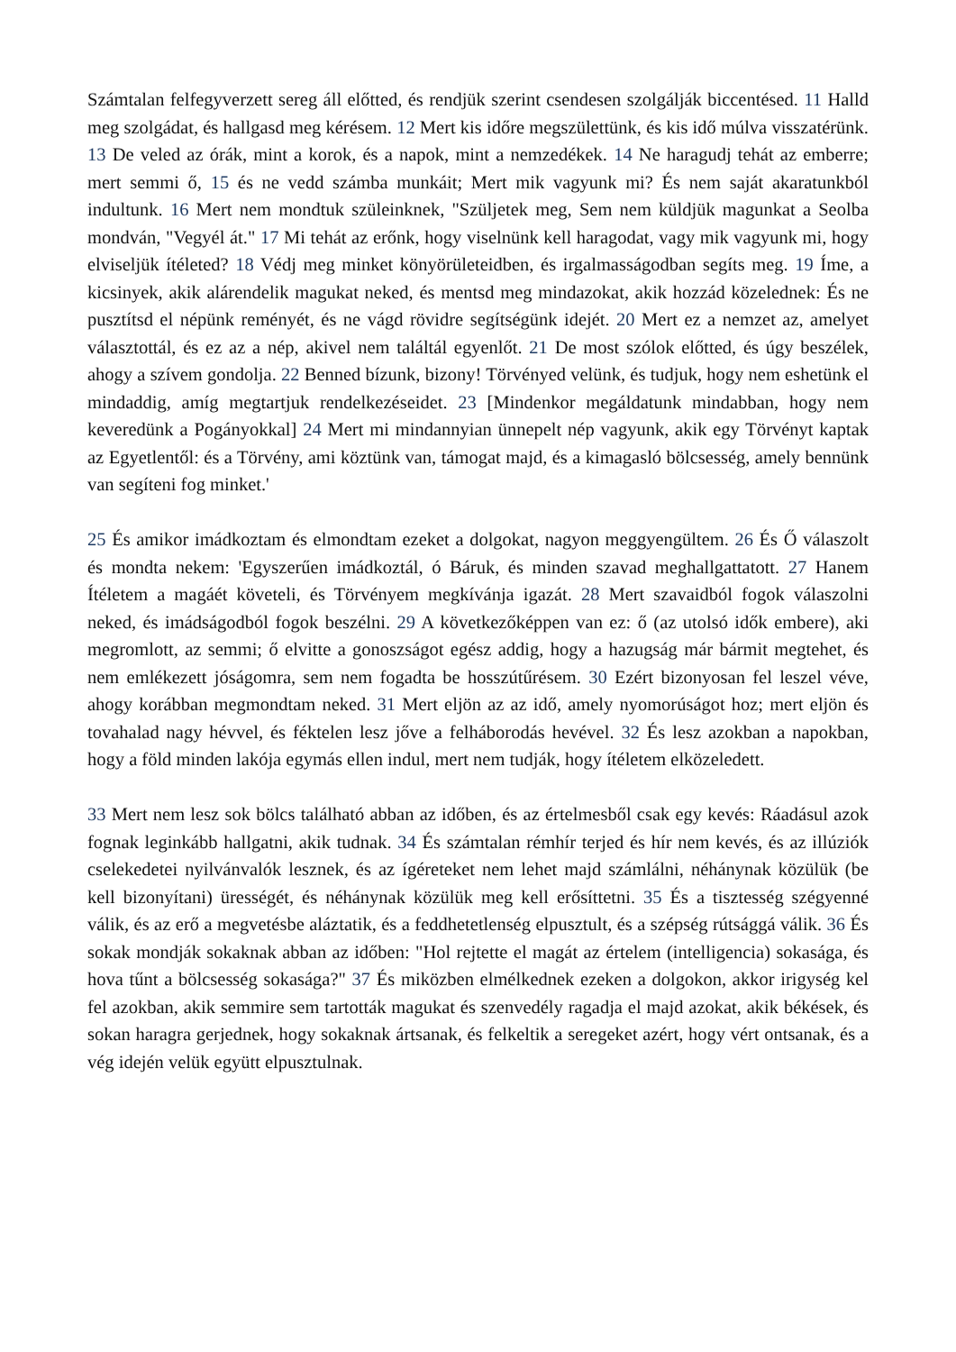Számtalan felfegyverzett sereg áll előtted, és rendjük szerint csendesen szolgálják biccentésed. 11 Halld meg szolgádat, és hallgasd meg kérésem. 12 Mert kis időre megszülettünk, és kis idő múlva visszatérünk. 13 De veled az órák, mint a korok, és a napok, mint a nemzedékek. 14 Ne haragudj tehát az emberre; mert semmi ő, 15 és ne vedd számba munkáit; Mert mik vagyunk mi? És nem saját akaratunkból indultunk. 16 Mert nem mondtuk szüleinknek, "Szüljetek meg, Sem nem küldjük magunkat a Seolba mondván, "Vegyél át." 17 Mi tehát az erőnk, hogy viselnünk kell haragodat, vagy mik vagyunk mi, hogy elviseljük ítéleted? 18 Védj meg minket könyörületeidben, és irgalmasságodban segíts meg. 19 Íme, a kicsinyek, akik alárendelik magukat neked, és mentsd meg mindazokat, akik hozzád közelednek: És ne pusztítsd el népünk reményét, és ne vágd rövidre segítségünk idejét. 20 Mert ez a nemzet az, amelyet választottál, és ez az a nép, akivel nem találtál egyenlőt. 21 De most szólok előtted, és úgy beszélek, ahogy a szívem gondolja. 22 Benned bízunk, bizony! Törvényed velünk, és tudjuk, hogy nem eshetünk el mindaddig, amíg megtartjuk rendelkezéseidet. 23 [Mindenkor megáldatunk mindabban, hogy nem keveredünk a Pogányokkal] 24 Mert mi mindannyian ünnepelt nép vagyunk, akik egy Törvényt kaptak az Egyetlentől: és a Törvény, ami köztünk van, támogat majd, és a kimagasló bölcsesség, amely bennünk van segíteni fog minket.'
25 És amikor imádkoztam és elmondtam ezeket a dolgokat, nagyon meggyengültem. 26 És Ő válaszolt és mondta nekem: 'Egyszerűen imádkoztál, ó Báruk, és minden szavad meghallgattatott. 27 Hanem Ítéletem a magáét követeli, és Törvényem megkívánja igazát. 28 Mert szavaidból fogok válaszolni neked, és imádságodból fogok beszélni. 29 A következőképpen van ez: ő (az utolsó idők embere), aki megromlott, az semmi; ő elvitte a gonoszságot egész addig, hogy a hazugság már bármit megtehet, és nem emlékezett jóságomra, sem nem fogadta be hosszútűrésem. 30 Ezért bizonyosan fel leszel véve, ahogy korábban megmondtam neked. 31 Mert eljön az az idő, amely nyomorúságot hoz; mert eljön és tovahalad nagy hévvel, és féktelen lesz jőve a felháborodás hevével. 32 És lesz azokban a napokban, hogy a föld minden lakója egymás ellen indul, mert nem tudják, hogy ítéletem elközeledett.
33 Mert nem lesz sok bölcs található abban az időben, és az értelmesből csak egy kevés: Ráadásul azok fognak leginkább hallgatni, akik tudnak. 34 És számtalan rémhír terjed és hír nem kevés, és az illúziók cselekedetei nyilvánvalók lesznek, és az ígéreteket nem lehet majd számlálni, néhánynak közülük (be kell bizonyítani) ürességét, és néhánynak közülük meg kell erősíttetni. 35 És a tisztesség szégyenné válik, és az erő a megvetésbe aláztatik, és a feddhetetlenség elpusztult, és a szépség rútsággá válik. 36 És sokak mondják sokaknak abban az időben: "Hol rejtette el magát az értelem (intelligencia) sokasága, és hova tűnt a bölcsesség sokasága?" 37 És miközben elmélkednek ezeken a dolgokon, akkor irigység kel fel azokban, akik semmire sem tartották magukat és szenvedély ragadja el majd azokat, akik békések, és sokan haragra gerjednek, hogy sokaknak ártsanak, és felkeltik a seregeket azért, hogy vért ontsanak, és a vég idején velük együtt elpusztulnak.